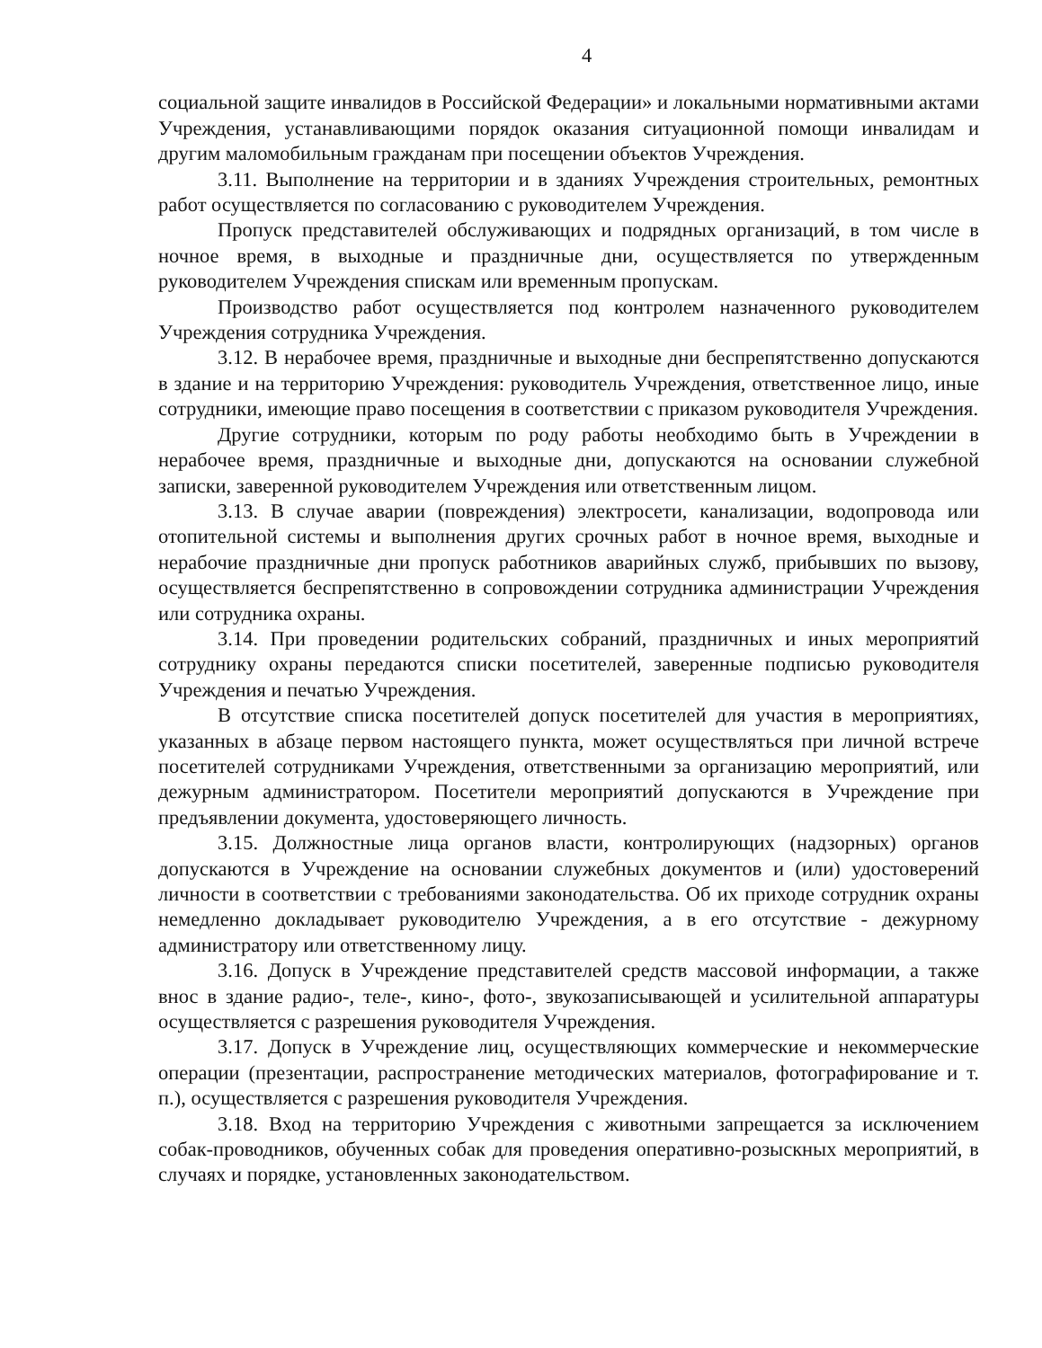4
социальной защите инвалидов в Российской Федерации» и локальными нормативными актами Учреждения, устанавливающими порядок оказания ситуационной помощи инвалидам и другим маломобильным гражданам при посещении объектов Учреждения.
3.11. Выполнение на территории и в зданиях Учреждения строительных, ремонтных работ осуществляется по согласованию с руководителем Учреждения.
Пропуск представителей обслуживающих и подрядных организаций, в том числе в ночное время, в выходные и праздничные дни, осуществляется по утвержденным руководителем Учреждения спискам или временным пропускам.
Производство работ осуществляется под контролем назначенного руководителем Учреждения сотрудника Учреждения.
3.12. В нерабочее время, праздничные и выходные дни беспрепятственно допускаются в здание и на территорию Учреждения: руководитель Учреждения, ответственное лицо, иные сотрудники, имеющие право посещения в соответствии с приказом руководителя Учреждения.
Другие сотрудники, которым по роду работы необходимо быть в Учреждении в нерабочее время, праздничные и выходные дни, допускаются на основании служебной записки, заверенной руководителем Учреждения или ответственным лицом.
3.13. В случае аварии (повреждения) электросети, канализации, водопровода или отопительной системы и выполнения других срочных работ в ночное время, выходные и нерабочие праздничные дни пропуск работников аварийных служб, прибывших по вызову, осуществляется беспрепятственно в сопровождении сотрудника администрации Учреждения или сотрудника охраны.
3.14. При проведении родительских собраний, праздничных и иных мероприятий сотруднику охраны передаются списки посетителей, заверенные подписью руководителя Учреждения и печатью Учреждения.
В отсутствие списка посетителей допуск посетителей для участия в мероприятиях, указанных в абзаце первом настоящего пункта, может осуществляться при личной встрече посетителей сотрудниками Учреждения, ответственными за организацию мероприятий, или дежурным администратором. Посетители мероприятий допускаются в Учреждение при предъявлении документа, удостоверяющего личность.
3.15. Должностные лица органов власти, контролирующих (надзорных) органов допускаются в Учреждение на основании служебных документов и (или) удостоверений личности в соответствии с требованиями законодательства. Об их приходе сотрудник охраны немедленно докладывает руководителю Учреждения, а в его отсутствие - дежурному администратору или ответственному лицу.
3.16. Допуск в Учреждение представителей средств массовой информации, а также внос в здание радио-, теле-, кино-, фото-, звукозаписывающей и усилительной аппаратуры осуществляется с разрешения руководителя Учреждения.
3.17. Допуск в Учреждение лиц, осуществляющих коммерческие и некоммерческие операции (презентации, распространение методических материалов, фотографирование и т. п.), осуществляется с разрешения руководителя Учреждения.
3.18. Вход на территорию Учреждения с животными запрещается за исключением собак-проводников, обученных собак для проведения оперативно-розыскных мероприятий, в случаях и порядке, установленных законодательством.